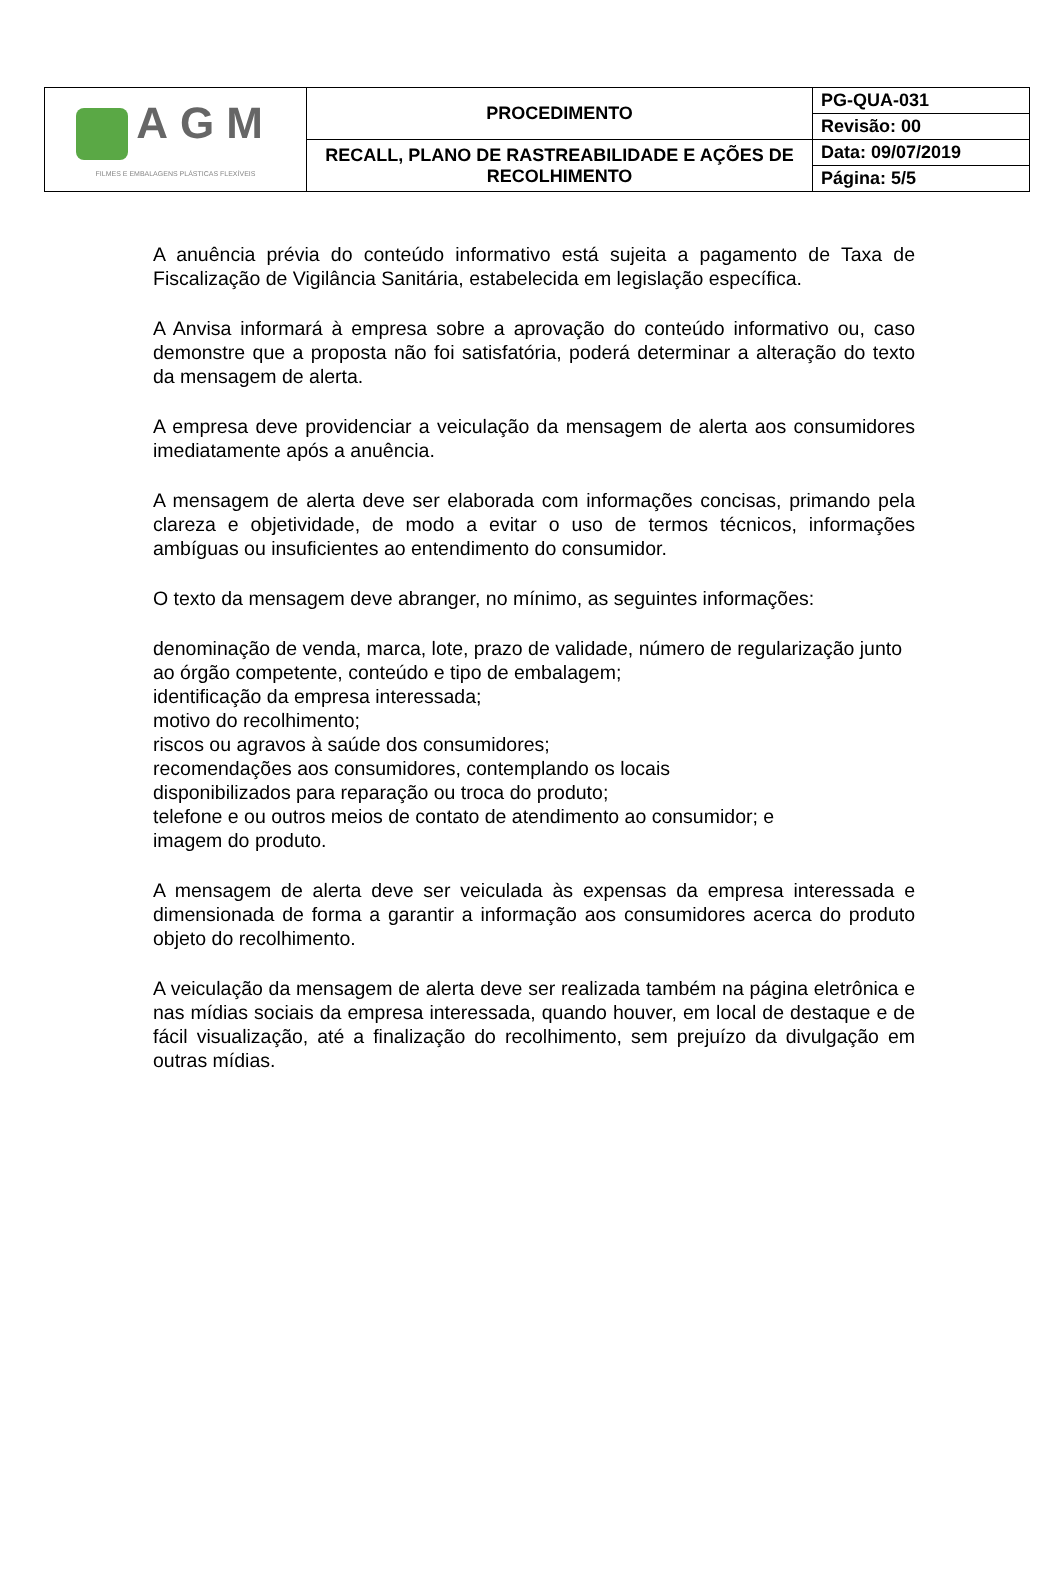| AGM FILMES E EMBALAGENS PLÁSTICAS FLEXÍVEIS | PROCEDIMENTO | PG-QUA-031 |
| | | Revisão: 00 |
| | RECALL, PLANO DE RASTREABILIDADE E AÇÕES DE RECOLHIMENTO | Data: 09/07/2019 |
| | | Página: 5/5 |
A anuência prévia do conteúdo informativo está sujeita a pagamento de Taxa de Fiscalização de Vigilância Sanitária, estabelecida em legislação específica.
A Anvisa informará à empresa sobre a aprovação do conteúdo informativo ou, caso demonstre que a proposta não foi satisfatória, poderá determinar a alteração do texto da mensagem de alerta.
A empresa deve providenciar a veiculação da mensagem de alerta aos consumidores imediatamente após a anuência.
A mensagem de alerta deve ser elaborada com informações concisas, primando pela clareza e objetividade, de modo a evitar o uso de termos técnicos, informações ambíguas ou insuficientes ao entendimento do consumidor.
O texto da mensagem deve abranger, no mínimo, as seguintes informações:
denominação de venda, marca, lote, prazo de validade, número de regularização junto ao órgão competente, conteúdo e tipo de embalagem;
identificação da empresa interessada;
motivo do recolhimento;
riscos ou agravos à saúde dos consumidores;
recomendações aos consumidores, contemplando os locais
disponibilizados para reparação ou troca do produto;
telefone e ou outros meios de contato de atendimento ao consumidor; e
imagem do produto.
A mensagem de alerta deve ser veiculada às expensas da empresa interessada e dimensionada de forma a garantir a informação aos consumidores acerca do produto objeto do recolhimento.
A veiculação da mensagem de alerta deve ser realizada também na página eletrônica e nas mídias sociais da empresa interessada, quando houver, em local de destaque e de fácil visualização, até a finalização do recolhimento, sem prejuízo da divulgação em outras mídias.